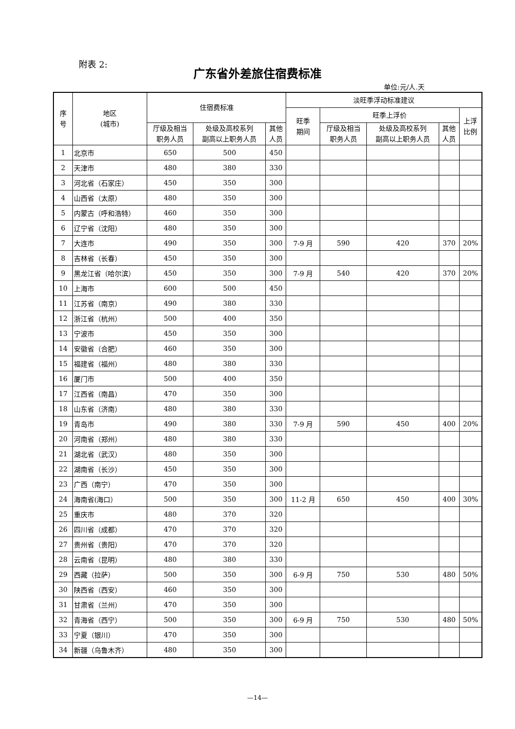附表 2:
广东省外差旅住宿费标准
单位:元/人.天
| 序 号 | 地区 (城市) | 住宿费标准 | | | 淡旺季浮动标准建议 | | | | |
| --- | --- | --- | --- | --- | --- | --- | --- | --- | --- |
| | | | | | 旺季 期间 | 旺季上浮价 | | | 上浮 比例 |
| | | 厅级及相当 职务人员 | 处级及高校系列 副高以上职务人员 | 其他 人员 | | 厅级及相当 职务人员 | 处级及高校系列 副高以上职务人员 | 其他 人员 | |
| 1 | 北京市 | 650 | 500 | 450 | | | | | |
| 2 | 天津市 | 480 | 380 | 330 | | | | | |
| 3 | 河北省（石家庄） | 450 | 350 | 300 | | | | | |
| 4 | 山西省（太原） | 480 | 350 | 300 | | | | | |
| 5 | 内蒙古（呼和浩特） | 460 | 350 | 300 | | | | | |
| 6 | 辽宁省（沈阳） | 480 | 350 | 300 | | | | | |
| 7 | 大连市 | 490 | 350 | 300 | 7-9 月 | 590 | 420 | 370 | 20% |
| 8 | 吉林省（长春） | 450 | 350 | 300 | | | | | |
| 9 | 黑龙江省（哈尔滨） | 450 | 350 | 300 | 7-9 月 | 540 | 420 | 370 | 20% |
| 10 | 上海市 | 600 | 500 | 450 | | | | | |
| 11 | 江苏省（南京） | 490 | 380 | 330 | | | | | |
| 12 | 浙江省（杭州） | 500 | 400 | 350 | | | | | |
| 13 | 宁波市 | 450 | 350 | 300 | | | | | |
| 14 | 安徽省（合肥） | 460 | 350 | 300 | | | | | |
| 15 | 福建省（福州） | 480 | 380 | 330 | | | | | |
| 16 | 厦门市 | 500 | 400 | 350 | | | | | |
| 17 | 江西省（南昌） | 470 | 350 | 300 | | | | | |
| 18 | 山东省（济南） | 480 | 380 | 330 | | | | | |
| 19 | 青岛市 | 490 | 380 | 330 | 7-9 月 | 590 | 450 | 400 | 20% |
| 20 | 河南省（郑州） | 480 | 380 | 330 | | | | | |
| 21 | 湖北省（武汉） | 480 | 350 | 300 | | | | | |
| 22 | 湖南省（长沙） | 450 | 350 | 300 | | | | | |
| 23 | 广西（南宁） | 470 | 350 | 300 | | | | | |
| 24 | 海南省(海口） | 500 | 350 | 300 | 11-2 月 | 650 | 450 | 400 | 30% |
| 25 | 重庆市 | 480 | 370 | 320 | | | | | |
| 26 | 四川省（成都） | 470 | 370 | 320 | | | | | |
| 27 | 贵州省（贵阳） | 470 | 370 | 320 | | | | | |
| 28 | 云南省（昆明） | 480 | 380 | 330 | | | | | |
| 29 | 西藏（拉萨） | 500 | 350 | 300 | 6-9 月 | 750 | 530 | 480 | 50% |
| 30 | 陕西省（西安） | 460 | 350 | 300 | | | | | |
| 31 | 甘肃省（兰州） | 470 | 350 | 300 | | | | | |
| 32 | 青海省（西宁） | 500 | 350 | 300 | 6-9 月 | 750 | 530 | 480 | 50% |
| 33 | 宁夏（银川） | 470 | 350 | 300 | | | | | |
| 34 | 新疆（乌鲁木齐） | 480 | 350 | 300 | | | | | |
—14—